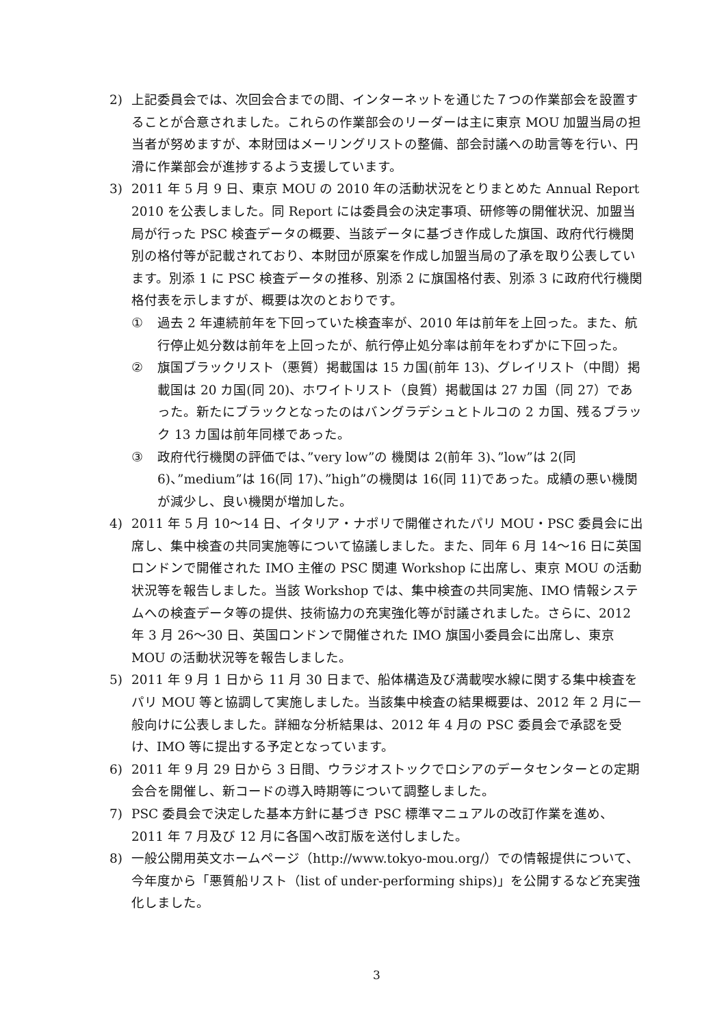2) 上記委員会では、次回会合までの間、インターネットを通じた７つの作業部会を設置することが合意されました。これらの作業部会のリーダーは主に東京 MOU 加盟当局の担当者が努めますが、本財団はメーリングリストの整備、部会討議への助言等を行い、円滑に作業部会が進捗するよう支援しています。
3) 2011 年 5 月 9 日、東京 MOU の 2010 年の活動状況をとりまとめた Annual Report 2010 を公表しました。同 Report には委員会の決定事項、研修等の開催状況、加盟当局が行った PSC 検査データの概要、当該データに基づき作成した旗国、政府代行機関別の格付等が記載されており、本財団が原案を作成し加盟当局の了承を取り公表しています。別添 1 に PSC 検査データの推移、別添 2 に旗国格付表、別添 3 に政府代行機関格付表を示しますが、概要は次のとおりです。
① 過去 2 年連続前年を下回っていた検査率が、2010 年は前年を上回った。また、航行停止処分数は前年を上回ったが、航行停止処分率は前年をわずかに下回った。
② 旗国ブラックリスト（悪質）掲載国は 15 カ国(前年 13)、グレイリスト（中間）掲載国は 20 カ国(同 20)、ホワイトリスト（良質）掲載国は 27 カ国（同 27）であった。新たにブラックとなったのはバングラデシュとトルコの 2 カ国、残るブラック 13 カ国は前年同様であった。
③ 政府代行機関の評価では、”very low”の 機関は 2(前年 3)、”low”は 2(同 6)、”medium”は 16(同 17)、”high”の機関は 16(同 11)であった。成績の悪い機関が減少し、良い機関が増加した。
4) 2011 年 5 月 10～14 日、イタリア・ナポリで開催されたパリ MOU・PSC 委員会に出席し、集中検査の共同実施等について協議しました。また、同年 6 月 14～16 日に英国ロンドンで開催された IMO 主催の PSC 関連 Workshop に出席し、東京 MOU の活動状況等を報告しました。当該 Workshop では、集中検査の共同実施、IMO 情報システムへの検査データ等の提供、技術協力の充実強化等が討議されました。さらに、2012 年 3 月 26～30 日、英国ロンドンで開催された IMO 旗国小委員会に出席し、東京 MOU の活動状況等を報告しました。
5) 2011 年 9 月 1 日から 11 月 30 日まで、船体構造及び満載喫水線に関する集中検査をパリ MOU 等と協調して実施しました。当該集中検査の結果概要は、2012 年 2 月に一般向けに公表しました。詳細な分析結果は、2012 年 4 月の PSC 委員会で承認を受け、IMO 等に提出する予定となっています。
6) 2011 年 9 月 29 日から 3 日間、ウラジオストックでロシアのデータセンターとの定期会合を開催し、新コードの導入時期等について調整しました。
7) PSC 委員会で決定した基本方針に基づき PSC 標準マニュアルの改訂作業を進め、2011 年 7 月及び 12 月に各国へ改訂版を送付しました。
8) 一般公開用英文ホームページ（http://www.tokyo-mou.org/）での情報提供について、今年度から「悪質船リスト（list of under-performing ships)」を公開するなど充実強化しました。
3